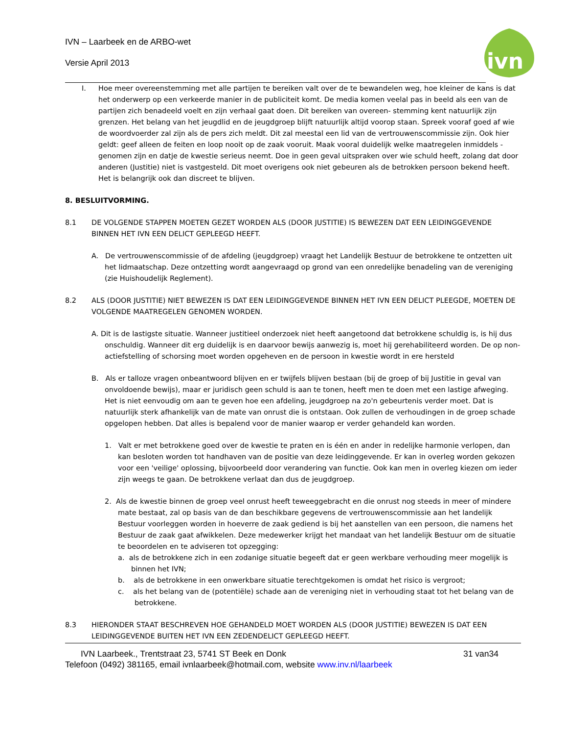ivn
IVN – Laarbeek en de ARBO-wet
Versie April 2013
I. Hoe meer overeenstemming met alle partijen te bereiken valt over de te bewandelen weg, hoe kleiner de kans is dat het onderwerp op een verkeerde manier in de publiciteit komt. De media komen veelal pas in beeld als een van de partijen zich benadeeld voelt en zijn verhaal gaat doen. Dit bereiken van overeen- stemming kent natuurlijk zijn grenzen. Het belang van het jeugdlid en de jeugdgroep blijft natuurlijk altijd voorop staan. Spreek vooraf goed af wie de woordvoerder zal zijn als de pers zich meldt. Dit zal meestal een lid van de vertrouwenscommissie zijn. Ook hier geldt: geef alleen de feiten en loop nooit op de zaak vooruit. Maak vooral duidelijk welke maatregelen inmiddels -genomen zijn en datje de kwestie serieus neemt. Doe in geen geval uitspraken over wie schuld heeft, zolang dat door anderen (Justitie) niet is vastgesteld. Dit moet overigens ook niet gebeuren als de betrokken persoon bekend heeft. Het is belangrijk ook dan discreet te blijven.
8. BESLUITVORMING.
8.1 DE VOLGENDE STAPPEN MOETEN GEZET WORDEN ALS (DOOR JUSTITIE) IS BEWEZEN DAT EEN LEIDINGGEVENDE BINNEN HET IVN EEN DELICT GEPLEEGD HEEFT.
A. De vertrouwenscommissie of de afdeling (jeugdgroep) vraagt het Landelijk Bestuur de betrokkene te ontzetten uit het lidmaatschap. Deze ontzetting wordt aangevraagd op grond van een onredelijke benadeling van de vereniging (zie Huishoudelijk Reglement).
8.2 ALS (DOOR JUSTITIE) NIET BEWEZEN IS DAT EEN LEIDINGGEVENDE BINNEN HET IVN EEN DELICT PLEEGDE, MOETEN DE VOLGENDE MAATREGELEN GENOMEN WORDEN.
A. Dit is de lastigste situatie. Wanneer justitieel onderzoek niet heeft aangetoond dat betrokkene schuldig is, is hij dus onschuldig. Wanneer dit erg duidelijk is en daarvoor bewijs aanwezig is, moet hij gerehabiliteerd worden. De op non-actiefstelling of schorsing moet worden opgeheven en de persoon in kwestie wordt in ere hersteld
B. Als er talloze vragen onbeantwoord blijven en er twijfels blijven bestaan (bij de groep of bij Justitie in geval van onvoldoende bewijs), maar er juridisch geen schuld is aan te tonen, heeft men te doen met een lastige afweging.
Het is niet eenvoudig om aan te geven hoe een afdeling, jeugdgroep na zo'n gebeurtenis verder moet. Dat is natuurlijk sterk afhankelijk van de mate van onrust die is ontstaan. Ook zullen de verhoudingen in de groep schade opgelopen hebben. Dat alles is bepalend voor de manier waarop er verder gehandeld kan worden.
1. Valt er met betrokkene goed over de kwestie te praten en is één en ander in redelijke harmonie verlopen, dan kan besloten worden tot handhaven van de positie van deze leidinggevende. Er kan in overleg worden gekozen voor een 'veilige' oplossing, bijvoorbeeld door verandering van functie. Ook kan men in overleg kiezen om ieder zijn weegs te gaan. De betrokkene verlaat dan dus de jeugdgroep.
2. Als de kwestie binnen de groep veel onrust heeft teweeggebracht en die onrust nog steeds in meer of mindere mate bestaat, zal op basis van de dan beschikbare gegevens de vertrouwenscommissie aan het landelijk Bestuur voorleggen worden in hoeverre de zaak gediend is bij het aanstellen van een persoon, die namens het Bestuur de zaak gaat afwikkelen. Deze medewerker krijgt het mandaat van het landelijk Bestuur om de situatie te beoordelen en te adviseren tot opzegging:
a. als de betrokkene zich in een zodanige situatie begeeft dat er geen werkbare verhouding meer mogelijk is binnen het IVN;
b. als de betrokkene in een onwerkbare situatie terechtgekomen is omdat het risico is vergroot;
c. als het belang van de (potentiële) schade aan de vereniging niet in verhouding staat tot het belang van de betrokkene.
8.3 HIERONDER STAAT BESCHREVEN HOE GEHANDELD MOET WORDEN ALS (DOOR JUSTITIE) BEWEZEN IS DAT EEN LEIDINGGEVENDE BUITEN HET IVN EEN ZEDENDELICT GEPLEEGD HEEFT.
IVN Laarbeek., Trentstraat 23, 5741 ST Beek en Donk 31 van34
Telefoon (0492) 381165, email ivnlaarbeek@hotmail.com, website www.inv.nl/laarbeek